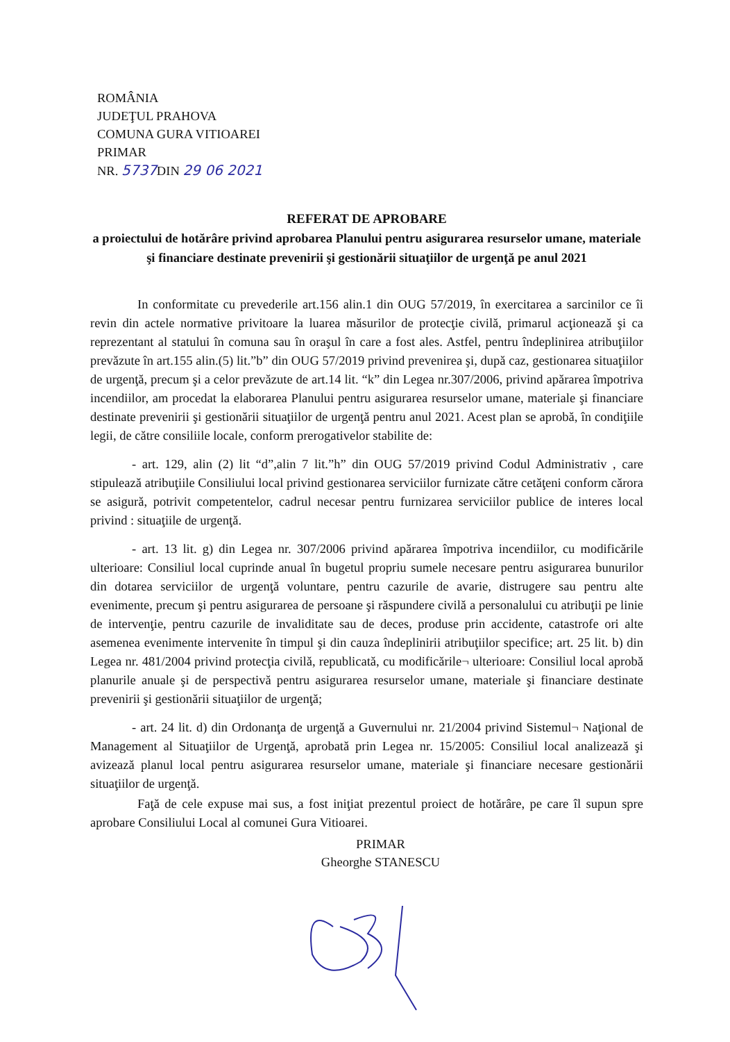ROMÂNIA
JUDEŢUL PRAHOVA
COMUNA GURA VITIOAREI
PRIMAR
NR. 5737 DIN 29 06 2021
REFERAT DE APROBARE
a proiectului de hotărâre privind aprobarea Planului pentru asigurarea resurselor umane, materiale şi financiare destinate prevenirii şi gestionării situaţiilor de urgenţă pe anul 2021
In conformitate cu prevederile art.156 alin.1 din OUG 57/2019, în exercitarea a sarcinilor ce îi revin din actele normative privitoare la luarea măsurilor de protecţie civilă, primarul acţionează şi ca reprezentant al statului în comuna sau în oraşul în care a fost ales. Astfel, pentru îndeplinirea atribuţiilor prevăzute în art.155 alin.(5) lit.”b” din OUG 57/2019 privind prevenirea şi, după caz, gestionarea situaţiilor de urgenţă, precum şi a celor prevăzute de art.14 lit. “k” din Legea nr.307/2006, privind apărarea împotriva incendiilor, am procedat la elaborarea Planului pentru asigurarea resurselor umane, materiale şi financiare destinate prevenirii şi gestionării situaţiilor de urgenţă pentru anul 2021. Acest plan se aprobă, în condiţiile legii, de către consiliile locale, conform prerogativelor stabilite de:
- art. 129, alin (2) lit “d”,alin 7 lit.”h” din OUG 57/2019 privind Codul Administrativ , care stipulează atribuţiile Consiliului local privind gestionarea serviciilor furnizate către cetăţeni conform cărora se asigură, potrivit competentelor, cadrul necesar pentru furnizarea serviciilor publice de interes local privind : situaţiile de urgenţă.
- art. 13 lit. g) din Legea nr. 307/2006 privind apărarea împotriva incendiilor, cu modificările ulterioare: Consiliul local cuprinde anual în bugetul propriu sumele necesare pentru asigurarea bunurilor din dotarea serviciilor de urgenţă voluntare, pentru cazurile de avarie, distrugere sau pentru alte evenimente, precum şi pentru asigurarea de persoane şi răspundere civilă a personalului cu atribuţii pe linie de intervenţie, pentru cazurile de invaliditate sau de deces, produse prin accidente, catastrofe ori alte asemenea evenimente intervenite în timpul şi din cauza îndeplinirii atribuţiilor specifice; art. 25 lit. b) din Legea nr. 481/2004 privind protecţia civilă, republicată, cu modificările¬ ulterioare: Consiliul local aprobă planurile anuale şi de perspectivă pentru asigurarea resurselor umane, materiale şi financiare destinate prevenirii şi gestionării situaţiilor de urgenţă;
- art. 24 lit. d) din Ordonanţa de urgenţă a Guvernului nr. 21/2004 privind Sistemul¬ Naţional de Management al Situaţiilor de Urgenţă, aprobată prin Legea nr. 15/2005: Consiliul local analizează şi avizează planul local pentru asigurarea resurselor umane, materiale şi financiare necesare gestionării situaţiilor de urgenţă.
Faţă de cele expuse mai sus, a fost iniţiat prezentul proiect de hotărâre, pe care îl supun spre aprobare Consiliului Local al comunei Gura Vitioarei.
PRIMAR
Gheorghe STANESCU